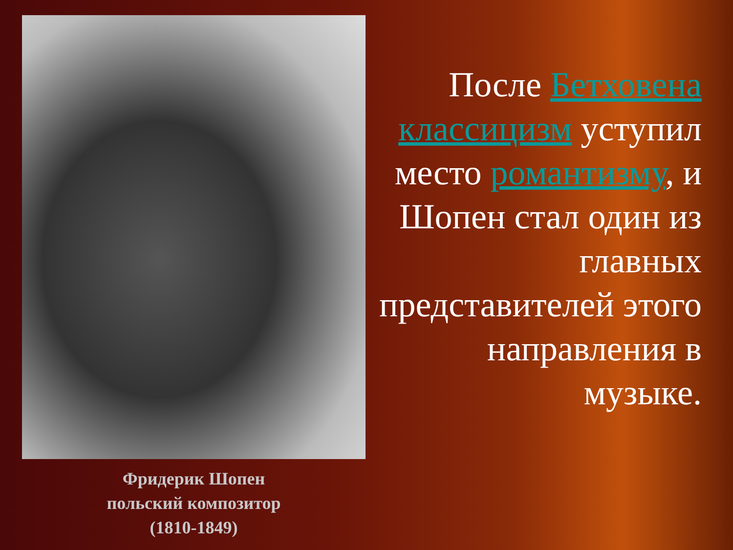Фридерик Шопен
польский композитор
(1810-1849)
После Бетховена классицизм уступил место романтизму, и Шопен стал один из главных представителей этого направления в музыке.